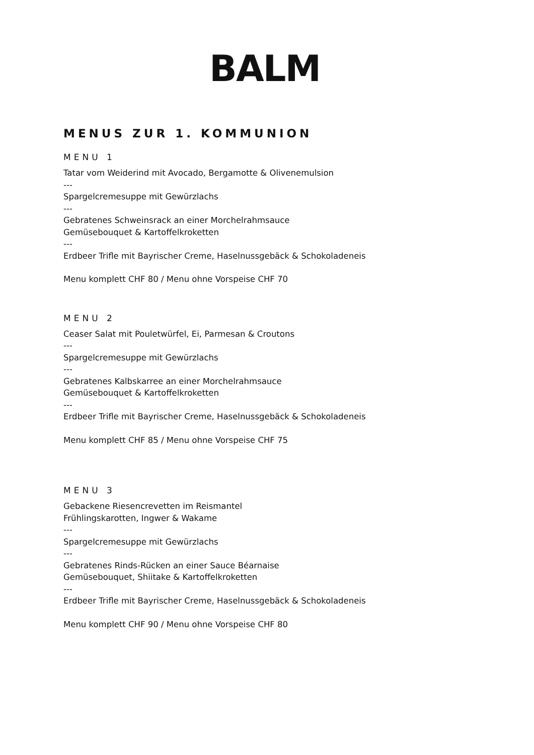BALM
MENUS ZUR 1. KOMMUNION
MENU 1
Tatar vom Weiderind mit Avocado, Bergamotte & Olivenemulsion
---
Spargelcremesuppe mit Gewürzlachs
---
Gebratenes Schweinsrack an einer Morchelrahmsauce
Gemüsebouquet & Kartoffelkroketten
---
Erdbeer Trifle mit Bayrischer Creme, Haselnussgebäck & Schokoladeneis
Menu komplett CHF 80 / Menu ohne Vorspeise CHF 70
MENU 2
Ceaser Salat mit Pouletwürfel, Ei, Parmesan & Croutons
---
Spargelcremesuppe mit Gewürzlachs
---
Gebratenes Kalbskarree an einer Morchelrahmsauce
Gemüsebouquet & Kartoffelkroketten
---
Erdbeer Trifle mit Bayrischer Creme, Haselnussgebäck & Schokoladeneis
Menu komplett CHF 85 / Menu ohne Vorspeise CHF 75
MENU 3
Gebackene Riesencrevetten im Reismantel
Frühlingskarotten, Ingwer & Wakame
---
Spargelcremesuppe mit Gewürzlachs
---
Gebratenes Rinds-Rücken an einer Sauce Béarnaise
Gemüsebouquet, Shiitake & Kartoffelkroketten
---
Erdbeer Trifle mit Bayrischer Creme, Haselnussgebäck & Schokoladeneis
Menu komplett CHF 90 / Menu ohne Vorspeise CHF 80